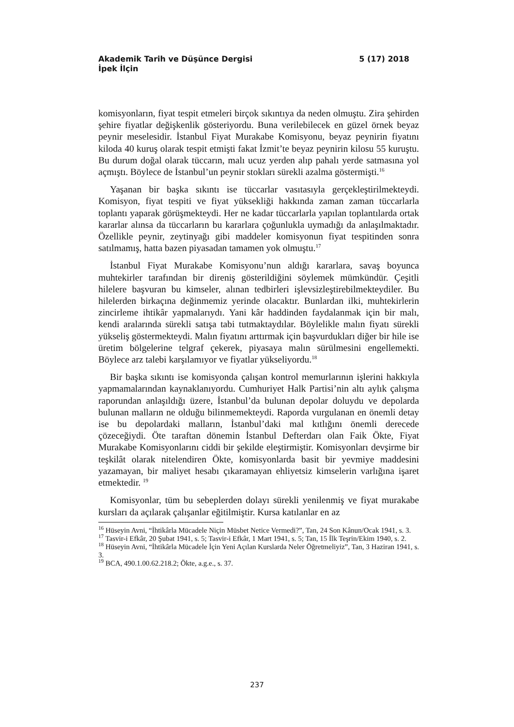Akademik Tarih ve Düşünce Dergisi 5 (17) 2018
İpek İlçin
komisyonların, fiyat tespit etmeleri birçok sıkıntıya da neden olmuştu. Zira şehirden şehire fiyatlar değişkenlik gösteriyordu. Buna verilebilecek en güzel örnek beyaz peynir meselesidir. İstanbul Fiyat Murakabe Komisyonu, beyaz peynirin fiyatını kiloda 40 kuruş olarak tespit etmişti fakat İzmit’te beyaz peynirin kilosu 55 kuruştu. Bu durum doğal olarak tüccarın, malı ucuz yerden alıp pahalı yerde satmasına yol açmıştı. Böylece de İstanbul’un peynir stokları sürekli azalma göstermişti.<sup>16</sup>
Yaşanan bir başka sıkıntı ise tüccarlar vasıtasıyla gerçekleştirilmekteydi. Komisyon, fiyat tespiti ve fiyat yüksekliği hakkında zaman zaman tüccarlarla toplantı yaparak görüşmekteydi. Her ne kadar tüccarlarla yapılan toplantılarda ortak kararlar alınsa da tüccarların bu kararlara çoğunlukla uymadığı da anlaşılmaktadır. Özellikle peynir, zeytinyağı gibi maddeler komisyonun fiyat tespitinden sonra satılmamış, hatta bazen piyasadan tamamen yok olmuştu.<sup>17</sup>
İstanbul Fiyat Murakabe Komisyonu’nun aldığı kararlara, savaş boyunca muhtekirler tarafından bir direniş gösterildiğini söylemek mümkündür. Çeşitli hilelere başvuran bu kimseler, alınan tedbirleri işlevsizleştirebilmekteydiler. Bu hilelerden birkaçına değinmemiz yerinde olacaktır. Bunlardan ilki, muhtekirlerin zincirleme ihtikâr yapmalarıydı. Yani kâr haddinden faydalanmak için bir malı, kendi aralarında sürekli satışa tabi tutmaktaydılar. Böylelikle malın fiyatı sürekli yükseliş göstermekteydi. Malın fiyatını arttırmak için başvurdukları diğer bir hile ise üretim bölgelerine telgraf çekerek, piyasaya malın sürülmesini engellemekti. Böylece arz talebi karşılamıyor ve fiyatlar yükseliyordu.<sup>18</sup>
Bir başka sıkıntı ise komisyonda çalışan kontrol memurlarının işlerini hakkıyla yapmamalarından kaynaklanıyordu. Cumhuriyet Halk Partisi’nin altı aylık çalışma raporundan anlaşıldığı üzere, İstanbul’da bulunan depolar doluydu ve depolarda bulunan malların ne olduğu bilinmemekteydi. Raporda vurgulanan en önemli detay ise bu depolardaki malların, İstanbul’daki mal kıtlığını önemli derecede çözeceğiydi. Öte taraftan dönemin İstanbul Defterdarı olan Faik Ökte, Fiyat Murakabe Komisyonlarını ciddi bir şekilde eleştirmiştir. Komisyonları devşirme bir teşkilât olarak nitelendiren Ökte, komisyonlarda basit bir yevmiye maddesini yazamayan, bir maliyet hesabı çıkaramayan ehliyetsiz kimselerin varlığına işaret etmektedir. <sup>19</sup>
Komisyonlar, tüm bu sebeplerden dolayı sürekli yenilenmiş ve fiyat murakabe kursları da açılarak çalışanlar eğitilmiştir. Kursa katılanlar en az
<sup>16</sup> Hüseyin Avni, “İhtikârla Mücadele Niçin Müsbet Netice Vermedi?”, Tan, 24 Son Kânun/Ocak 1941, s. 3.
<sup>17</sup> Tasvir-i Efkâr, 20 Şubat 1941, s. 5; Tasvir-i Efkâr, 1 Mart 1941, s. 5; Tan, 15 İlk Teşrin/Ekim 1940, s. 2.
<sup>18</sup> Hüseyin Avni, “İhtikârla Mücadele İçin Yeni Açılan Kurslarda Neler Öğretmeliyiz”, Tan, 3 Haziran 1941, s. 3.
<sup>19</sup> BCA, 490.1.00.62.218.2; Ökte, a.g.e., s. 37.
237